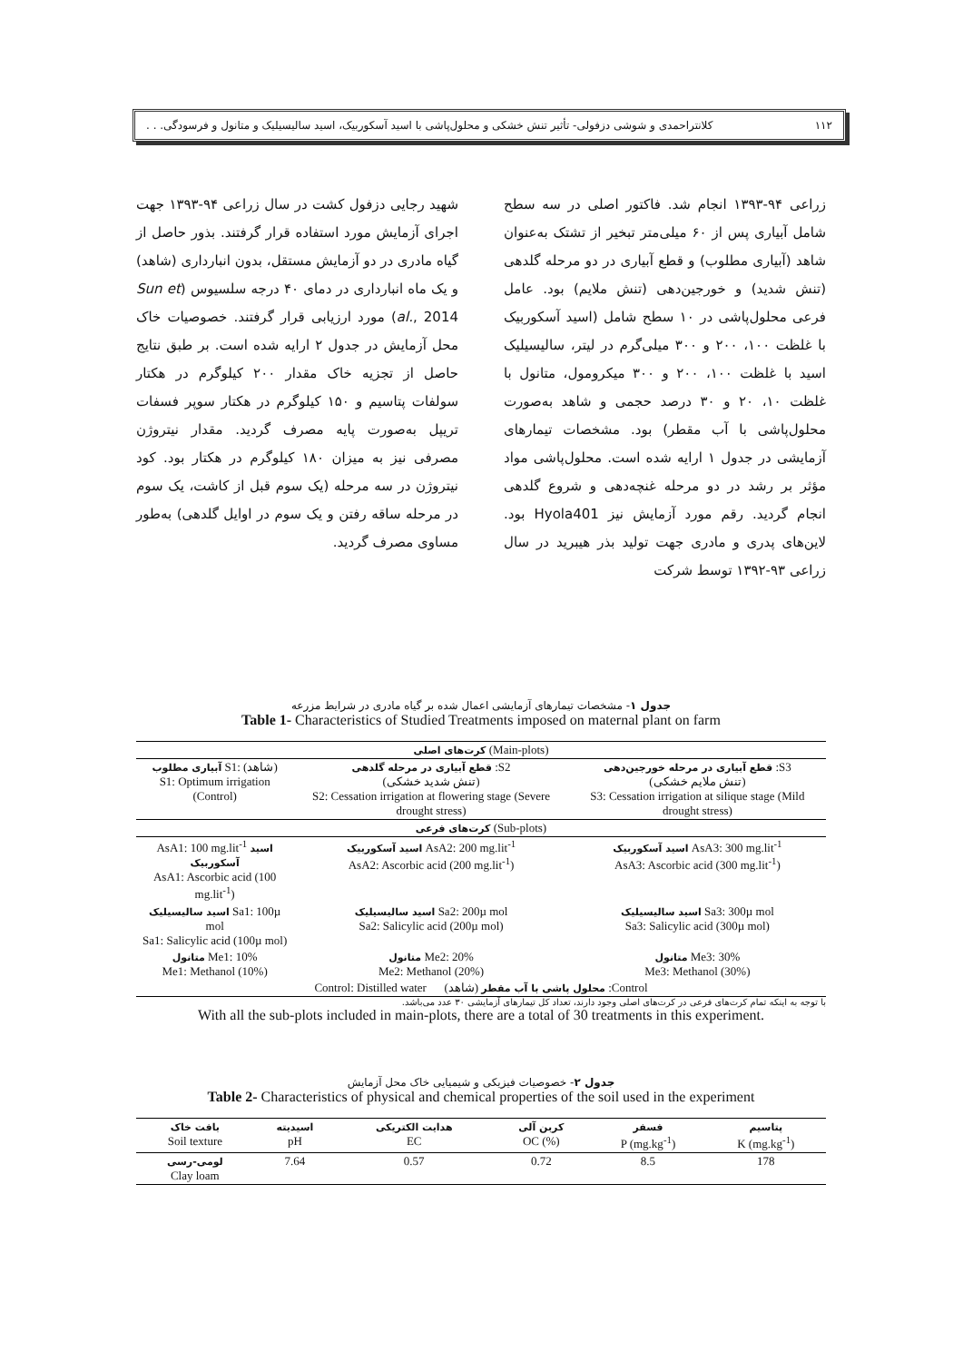۱۱۲ کلانتراحمدی و شوشی دزفولی- تأثیر تنش خشکی و محلول‌پاشی با اسید آسکوربیک، اسید سالیسیلیک و متانول و فرسودگی. . .
زراعی ۹۴-۱۳۹۳ انجام شد. فاکتور اصلی در سه سطح شامل آبیاری پس از ۶۰ میلی‌متر تبخیر از تشتک به‌عنوان شاهد (آبیاری مطلوب) و قطع آبیاری در دو مرحله گلدهی (تنش شدید) و خورجین‌دهی (تنش ملایم) بود. عامل فرعی محلول‌پاشی در ۱۰ سطح شامل (اسید آسکوربیک با غلظت ۱۰۰، ۲۰۰ و ۳۰۰ میلی‌گرم در لیتر، سالیسیلیک اسید با غلظت ۱۰۰، ۲۰۰ و ۳۰۰ میکرومول، متانول با غلظت ۱۰، ۲۰ و ۳۰ درصد حجمی و شاهد به‌صورت محلول‌پاشی با آب مقطر) بود. مشخصات تیمارهای آزمایشی در جدول ۱ ارایه شده است. محلول‌پاشی مواد مؤثر بر رشد در دو مرحله غنچه‌دهی و شروع گلدهی انجام گردید. رقم مورد آزمایش نیز Hyola401 بود. لاین‌های پدری و مادری جهت تولید بذر هیبرید در سال زراعی ۹۳-۱۳۹۲ توسط شرکت
شهید رجایی دزفول کشت در سال زراعی ۹۴-۱۳۹۳ جهت اجرای آزمایش مورد استفاده قرار گرفتند. بذور حاصل از گیاه مادری در دو آزمایش مستقل، بدون انبارداری (شاهد) و یک ماه انبارداری در دمای ۴۰ درجه سلسیوس (Sun et al., 2014) مورد ارزیابی قرار گرفتند. خصوصیات خاک محل آزمایش در جدول ۲ ارایه شده است. بر طبق نتایج حاصل از تجزیه خاک مقدار ۲۰۰ کیلوگرم در هکتار سولفات پتاسیم و ۱۵۰ کیلوگرم در هکتار سوپر فسفات تریپل به‌صورت پایه مصرف گردید. مقدار نیتروژن مصرفی نیز به میزان ۱۸۰ کیلوگرم در هکتار بود. کود نیتروژن در سه مرحله (یک سوم قبل از کاشت، یک سوم در مرحله ساقه رفتن و یک سوم در اوایل گلدهی) به‌طور مساوی مصرف گردید.
جدول ۱- مشخصات تیمارهای آزمایشی اعمال شده بر گیاه مادری در شرایط مزرعه
Table 1- Characteristics of Studied Treatments imposed on maternal plant on farm
| کرت‌های اصلی (Main-plots) | | |
| آبیاری مطلوب S1: (شاهد) S1: Optimum irrigation (Control) | قطع آبیاری در مرحله گلدهی :S2 (تنش شدید خشکی) S2: Cessation irrigation at flowering stage (Severe drought stress) | قطع آبیاری در مرحله خورجین‌دهی :S3 (تنش ملایم خشکی) S3: Cessation irrigation at silique stage (Mild drought stress) |
| کرت‌های فرعی (Sub-plots) | | |
| AsA1: 100 mg.lit<sup>-1</sup> اسید آسکوربیک AsA1: Ascorbic acid (100 mg.lit<sup>-1</sup>) | اسید آسکوربیک AsA2: 200 mg.lit<sup>-1</sup> AsA2: Ascorbic acid (200 mg.lit<sup>-1</sup>) | اسید آسکوربیک AsA3: 300 mg.lit<sup>-1</sup> AsA3: Ascorbic acid (300 mg.lit<sup>-1</sup>) |
| اسید سالیسیلیک Sa1: 100µ mol Sa1: Salicylic acid (100µ mol) | اسید سالیسیلیک Sa2: 200µ mol Sa2: Salicylic acid (200µ mol) | اسید سالیسیلیک Sa3: 300µ mol Sa3: Salicylic acid (300µ mol) |
| متانول Me1: 10% Me1: Methanol (10%) | متانول Me2: 20% Me2: Methanol (20%) | متانول Me3: 30% Me3: Methanol (30%) |
| Control: Distilled water محلول پاشی با آب مقطر (شاهد) :Control | | |
با توجه به اینکه تمام کرت‌های فرعی در کرت‌های اصلی وجود دارند، تعداد کل تیمارهای آزمایشی ۳۰ عدد می‌باشد.
With all the sub-plots included in main-plots, there are a total of 30 treatments in this experiment.
جدول ۲- خصوصیات فیزیکی و شیمیایی خاک محل آزمایش
Table 2- Characteristics of physical and chemical properties of the soil used in the experiment
| بافت خاک Soil texture | اسیدیته pH | هدایت الکتریکی EC | کربن آلی OC (%) | فسفر P (mg.kg<sup>-1</sup>) | پتاسیم K (mg.kg<sup>-1</sup>) |
| --- | --- | --- | --- | --- | --- |
| لومی-رسی Clay loam | 7.64 | 0.57 | 0.72 | 8.5 | 178 |